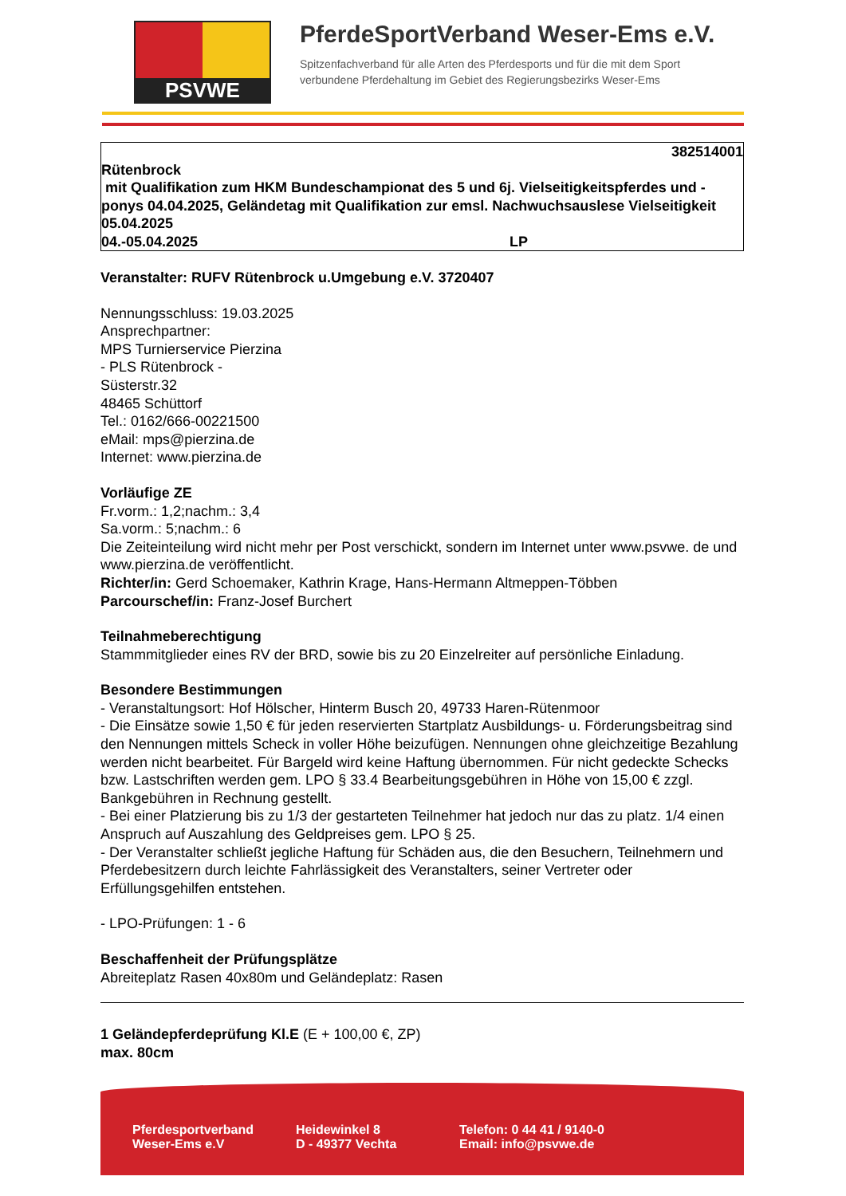PSVWE
PferdeSportVerband Weser-Ems e.V.
Spitzenfachverband für alle Arten des Pferdesports und für die mit dem Sport
verbundene Pferdehaltung im Gebiet des Regierungsbezirks Weser-Ems
382514001
Rütenbrock
mit Qualifikation zum HKM Bundeschampionat des 5 und 6j. Vielseitigkeitspferdes und -ponys 04.04.2025, Geländetag mit Qualifikation zur emsl. Nachwuchsauslese Vielseitigkeit 05.04.2025
04.-05.04.2025 LP
Veranstalter: RUFV Rütenbrock u.Umgebung e.V. 3720407
Nennungsschluss: 19.03.2025
Ansprechpartner:
MPS Turnierservice Pierzina
- PLS Rütenbrock -
Süsterstr.32
48465 Schüttorf
Tel.: 0162/666-00221500
eMail: mps@pierzina.de
Internet: www.pierzina.de
Vorläufige ZE
Fr.vorm.: 1,2;nachm.: 3,4
Sa.vorm.: 5;nachm.: 6
Die Zeiteinteilung wird nicht mehr per Post verschickt, sondern im Internet unter www.psvwe. de und www.pierzina.de veröffentlicht.
Richter/in: Gerd Schoemaker, Kathrin Krage, Hans-Hermann Altmeppen-Többen
Parcourschef/in: Franz-Josef Burchert
Teilnahmeberechtigung
Stammmitglieder eines RV der BRD, sowie bis zu 20 Einzelreiter auf persönliche Einladung.
Besondere Bestimmungen
- Veranstaltungsort: Hof Hölscher, Hinterm Busch 20, 49733 Haren-Rütenmoor
- Die Einsätze sowie 1,50 € für jeden reservierten Startplatz Ausbildungs- u. Förderungsbeitrag sind den Nennungen mittels Scheck in voller Höhe beizufügen. Nennungen ohne gleichzeitige Bezahlung werden nicht bearbeitet. Für Bargeld wird keine Haftung übernommen. Für nicht gedeckte Schecks bzw. Lastschriften werden gem. LPO § 33.4 Bearbeitungsgebühren in Höhe von 15,00 € zzgl. Bankgebühren in Rechnung gestellt.
- Bei einer Platzierung bis zu 1/3 der gestarteten Teilnehmer hat jedoch nur das zu platz. 1/4 einen Anspruch auf Auszahlung des Geldpreises gem. LPO § 25.
- Der Veranstalter schließt jegliche Haftung für Schäden aus, die den Besuchern, Teilnehmern und Pferdebesitzern durch leichte Fahrlässigkeit des Veranstalters, seiner Vertreter oder Erfüllungsgehilfen entstehen.
- LPO-Prüfungen: 1 - 6
Beschaffenheit der Prüfungsplätze
Abreiteplatz Rasen 40x80m und Geländeplatz: Rasen
1 Geländepferdeprüfung Kl.E (E + 100,00 €, ZP)
max. 80cm
Pferdesportverband
Weser-Ems e.V
Heidewinkel 8
D - 49377 Vechta
Telefon: 0 44 41 / 9140-0
Email: info@psvwe.de